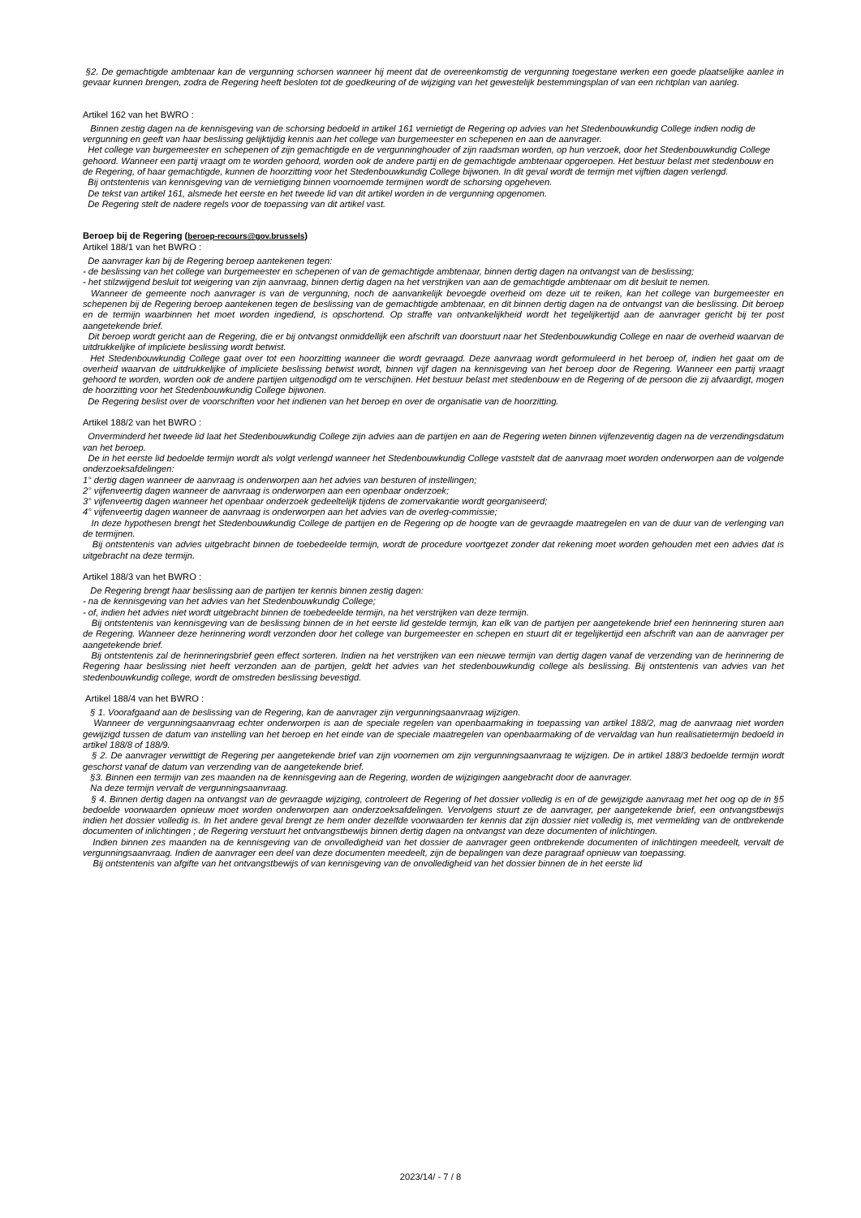§2. De gemachtigde ambtenaar kan de vergunning schorsen wanneer hij meent dat de overeenkomstig de vergunning toegestane werken een goede plaatselijke aanlег in gevaar kunnen brengen, zodra de Regering heeft besloten tot de goedkeuring of de wijziging van het gewestelijk bestemmingsplan of van een richtplan van aanleg.
Artikel 162 van het BWRO :
Binnen zestig dagen na de kennisgeving van de schorsing bedoeld in artikel 161 vernietigt de Regering op advies van het Stedenbouwkundig College indien nodig de vergunning en geeft van haar beslissing gelijktijdig kennis aan het college van burgemeester en schepenen en aan de aanvrager.
Het college van burgemeester en schepenen of zijn gemachtigde en de vergunninghouder of zijn raadsman worden, op hun verzoek, door het Stedenbouwkundig College gehoord. Wanneer een partij vraagt om te worden gehoord, worden ook de andere partij en de gemachtigde ambtenaar opgeroepen. Het bestuur belast met stedenbouw en de Regering, of haar gemachtigde, kunnen de hoorzitting voor het Stedenbouwkundig College bijwonen. In dit geval wordt de termijn met vijftien dagen verlengd.
Bij ontstentenis van kennisgeving van de vernietiging binnen voornoemde termijnen wordt de schorsing opgeheven.
De tekst van artikel 161, alsmede het eerste en het tweede lid van dit artikel worden in de vergunning opgenomen.
De Regering stelt de nadere regels voor de toepassing van dit artikel vast.
Beroep bij de Regering (beroep-recours@gov.brussels)
Artikel 188/1 van het BWRO :
De aanvrager kan bij de Regering beroep aantekenen tegen:
- de beslissing van het college van burgemeester en schepenen of van de gemachtigde ambtenaar, binnen dertig dagen na ontvangst van de beslissing;
- het stilzwijgend besluit tot weigering van zijn aanvraag, binnen dertig dagen na het verstrijken van aan de gemachtigde ambtenaar om dit besluit te nemen.
Wanneer de gemeente noch aanvrager is van de vergunning, noch de aanvankelijk bevoegde overheid om deze uit te reiken, kan het college van burgemeester en schepenen bij de Regering beroep aantekenen tegen de beslissing van de gemachtigde ambtenaar, en dit binnen dertig dagen na de ontvangst van die beslissing. Dit beroep en de termijn waarbinnen het moet worden ingediend, is opschortend. Op straffe van ontvankelijkheid wordt het tegelijkertijd aan de aanvrager gericht bij ter post aangetekende brief.
Dit beroep wordt gericht aan de Regering, die er bij ontvangst onmiddellijk een afschrift van doorstuurt naar het Stedenbouwkundig College en naar de overheid waarvan de uitdrukkelijke of impliciete beslissing wordt betwist.
Het Stedenbouwkundig College gaat over tot een hoorzitting wanneer die wordt gevraagd. Deze aanvraag wordt geformuleerd in het beroep of, indien het gaat om de overheid waarvan de uitdrukkelijke of impliciete beslissing betwist wordt, binnen vijf dagen na kennisgeving van het beroep door de Regering. Wanneer een partij vraagt gehoord te worden, worden ook de andere partijen uitgenodigd om te verschijnen. Het bestuur belast met stedenbouw en de Regering of de persoon die zij afvaardigt, mogen de hoorzitting voor het Stedenbouwkundig College bijwonen.
De Regering beslist over de voorschriften voor het indienen van het beroep en over de organisatie van de hoorzitting.
Artikel 188/2 van het BWRO :
Onverminderd het tweede lid laat het Stedenbouwkundig College zijn advies aan de partijen en aan de Regering weten binnen vijfenzeventig dagen na de verzendingsdatum van het beroep.
De in het eerste lid bedoelde termijn wordt als volgt verlengd wanneer het Stedenbouwkundig College vaststelt dat de aanvraag moet worden onderworpen aan de volgende onderzoeksafdelingen:
1° dertig dagen wanneer de aanvraag is onderworpen aan het advies van besturen of instellingen;
2° vijfenveertig dagen wanneer de aanvraag is onderworpen aan een openbaar onderzoek;
3° vijfenveertig dagen wanneer het openbaar onderzoek gedeeltelijk tijdens de zomervakantie wordt georganiseerd;
4° vijfenveertig dagen wanneer de aanvraag is onderworpen aan het advies van de overleg-commissie;
In deze hypothesen brengt het Stedenbouwkundig College de partijen en de Regering op de hoogte van de gevraagde maatregelen en van de duur van de verlenging van de termijnen.
Bij ontstentenis van advies uitgebracht binnen de toebedeelde termijn, wordt de procedure voortgezet zonder dat rekening moet worden gehouden met een advies dat is uitgebracht na deze termijn.
Artikel 188/3 van het BWRO :
De Regering brengt haar beslissing aan de partijen ter kennis binnen zestig dagen:
- na de kennisgeving van het advies van het Stedenbouwkundig College;
- of, indien het advies niet wordt uitgebracht binnen de toebedeelde termijn, na het verstrijken van deze termijn.
Bij ontstentenis van kennisgeving van de beslissing binnen de in het eerste lid gestelde termijn, kan elk van de partijen per aangetekende brief een herinnering sturen aan de Regering. Wanneer deze herinnering wordt verzonden door het college van burgemeester en schepen en stuurt dit er tegelijkertijd een afschrift van aan de aanvrager per aangetekende brief.
Bij ontstentenis zal de herinneringsbrief geen effect sorteren. Indien na het verstrijken van een nieuwe termijn van dertig dagen vanaf de verzending van de herinnering de Regering haar beslissing niet heeft verzonden aan de partijen, geldt het advies van het stedenbouwkundig college als beslissing. Bij ontstentenis van advies van het stedenbouwkundig college, wordt de omstreden beslissing bevestigd.
Artikel 188/4 van het BWRO :
§ 1. Voorafgaand aan de beslissing van de Regering, kan de aanvrager zijn vergunningsaanvraag wijzigen.
Wanneer de vergunningsaanvraag echter onderworpen is aan de speciale regelen van openbaarmaking in toepassing van artikel 188/2, mag de aanvraag niet worden gewijzigd tussen de datum van instelling van het beroep en het einde van de speciale maatregelen van openbaarmaking of de vervaldag van hun realisatietermijn bedoeld in artikel 188/8 of 188/9.
§ 2. De aanvrager verwittigt de Regering per aangetekende brief van zijn voornemen om zijn vergunningsaanvraag te wijzigen. De in artikel 188/3 bedoelde termijn wordt geschorst vanaf de datum van verzending van de aangetekende brief.
§3. Binnen een termijn van zes maanden na de kennisgeving aan de Regering, worden de wijzigingen aangebracht door de aanvrager.
Na deze termijn vervalt de vergunningsaanvraag.
§ 4. Binnen dertig dagen na ontvangst van de gevraagde wijziging, controleert de Regering of het dossier volledig is en of de gewijzigde aanvraag met het oog op de in §5 bedoelde voorwaarden opnieuw moet worden onderworpen aan onderzoeksafdelingen. Vervolgens stuurt ze de aanvrager, per aangetekende brief, een ontvangstbewijs indien het dossier volledig is. In het andere geval brengt ze hem onder dezelfde voorwaarden ter kennis dat zijn dossier niet volledig is, met vermelding van de ontbrekende documenten of inlichtingen ; de Regering verstuurt het ontvangstbewijs binnen dertig dagen na ontvangst van deze documenten of inlichtingen.
Indien binnen zes maanden na de kennisgeving van de onvolledigheid van het dossier de aanvrager geen ontbrekende documenten of inlichtingen meedeelt, vervalt de vergunningsaanvraag. Indien de aanvrager een deel van deze documenten meedeelt, zijn de bepalingen van deze paragraaf opnieuw van toepassing.
Bij ontstentenis van afgifte van het ontvangstbewijs of van kennisgeving van de onvolledigheid van het dossier binnen de in het eerste lid
2023/14/ - 7 / 8